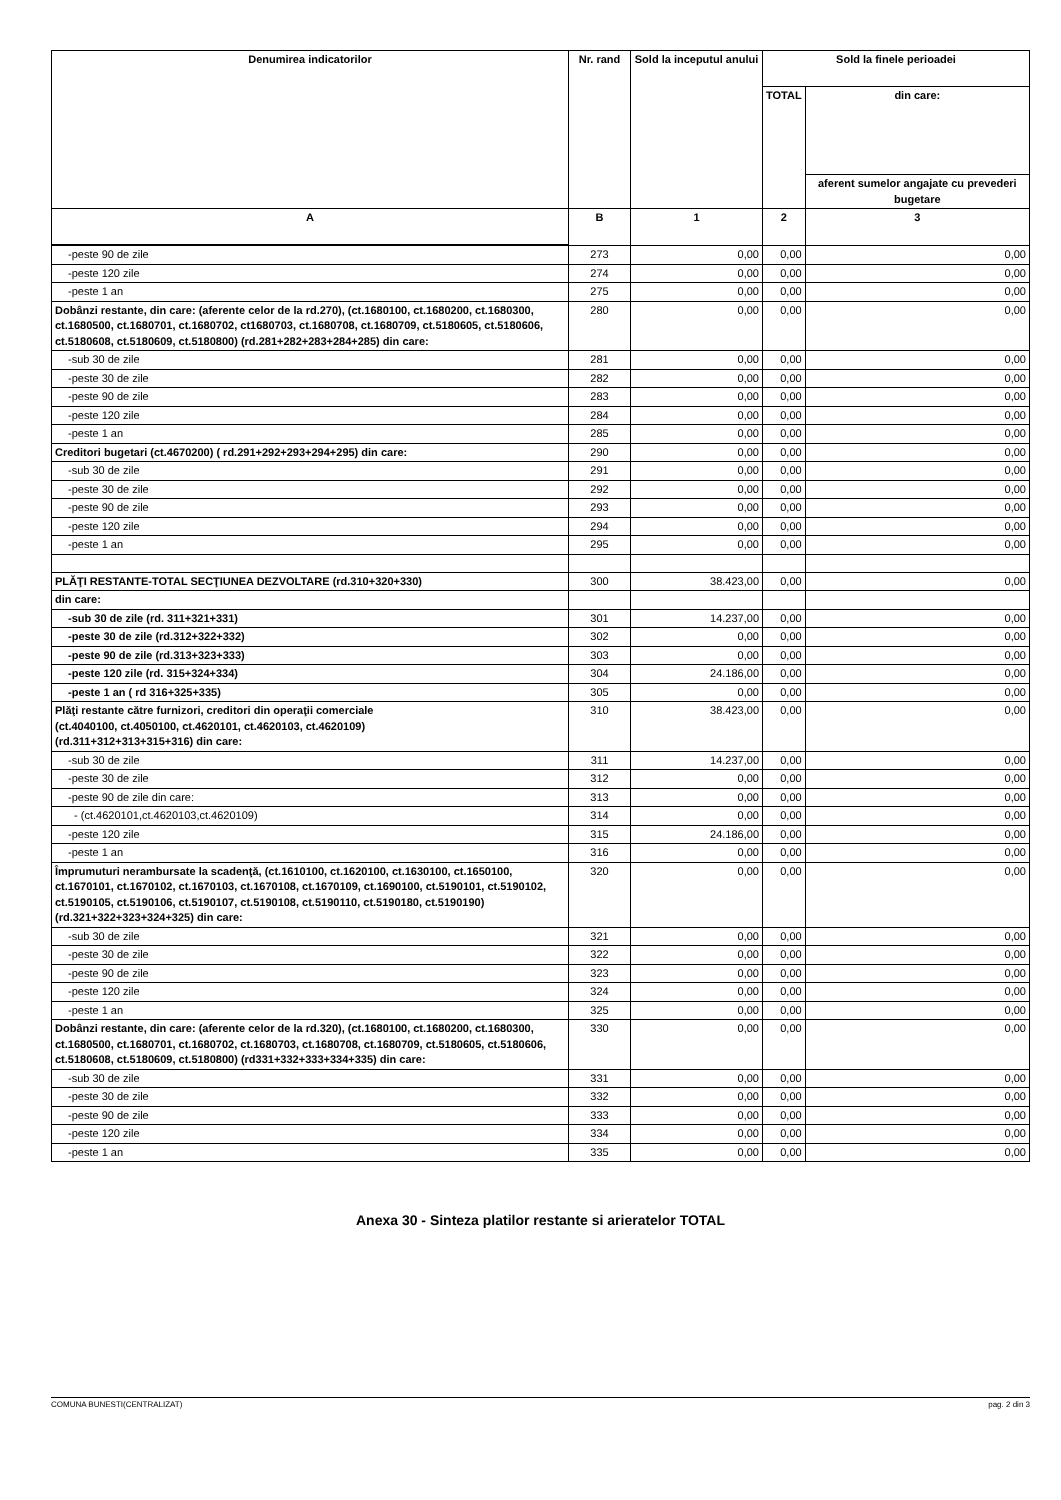| Denumirea indicatorilor | Nr. rand | Sold la inceputul anului | Sold la finele perioadei | |
| --- | --- | --- | --- | --- |
| | | | TOTAL | din care: |
| | | | | aferent sumelor angajate cu prevederi bugetare |
| A | B | 1 | 2 | 3 |
| -peste 90 de zile | 273 | 0,00 | 0,00 | 0,00 |
| -peste 120 zile | 274 | 0,00 | 0,00 | 0,00 |
| -peste 1 an | 275 | 0,00 | 0,00 | 0,00 |
| Dobânzi restante, din care: (aferente celor de la rd.270), (ct.1680100, ct.1680200, ct.1680300, ct.1680500, ct.1680701, ct.1680702, ct1680703, ct.1680708, ct.1680709, ct.5180605, ct.5180606, ct.5180608, ct.5180609, ct.5180800) (rd.281+282+283+284+285) din care: | 280 | 0,00 | 0,00 | 0,00 |
| -sub 30 de zile | 281 | 0,00 | 0,00 | 0,00 |
| -peste 30 de zile | 282 | 0,00 | 0,00 | 0,00 |
| -peste 90 de zile | 283 | 0,00 | 0,00 | 0,00 |
| -peste 120 zile | 284 | 0,00 | 0,00 | 0,00 |
| -peste 1 an | 285 | 0,00 | 0,00 | 0,00 |
| Creditori bugetari (ct.4670200) ( rd.291+292+293+294+295) din care: | 290 | 0,00 | 0,00 | 0,00 |
| -sub 30 de zile | 291 | 0,00 | 0,00 | 0,00 |
| -peste 30 de zile | 292 | 0,00 | 0,00 | 0,00 |
| -peste 90 de zile | 293 | 0,00 | 0,00 | 0,00 |
| -peste 120 zile | 294 | 0,00 | 0,00 | 0,00 |
| -peste 1 an | 295 | 0,00 | 0,00 | 0,00 |
| PLĂŢI RESTANTE-TOTAL SECŢIUNEA DEZVOLTARE (rd.310+320+330) | 300 | 38.423,00 | 0,00 | 0,00 |
| din care: | | | | |
| -sub 30 de zile (rd. 311+321+331) | 301 | 14.237,00 | 0,00 | 0,00 |
| -peste 30 de zile (rd.312+322+332) | 302 | 0,00 | 0,00 | 0,00 |
| -peste 90 de zile (rd.313+323+333) | 303 | 0,00 | 0,00 | 0,00 |
| -peste 120 zile (rd. 315+324+334) | 304 | 24.186,00 | 0,00 | 0,00 |
| -peste 1 an ( rd 316+325+335) | 305 | 0,00 | 0,00 | 0,00 |
| Plăţi restante către furnizori, creditori din operaţii comerciale (ct.4040100, ct.4050100, ct.4620101, ct.4620103, ct.4620109) (rd.311+312+313+315+316) din care: | 310 | 38.423,00 | 0,00 | 0,00 |
| -sub 30 de zile | 311 | 14.237,00 | 0,00 | 0,00 |
| -peste 30 de zile | 312 | 0,00 | 0,00 | 0,00 |
| -peste 90 de zile din care: | 313 | 0,00 | 0,00 | 0,00 |
| - (ct.4620101,ct.4620103,ct.4620109) | 314 | 0,00 | 0,00 | 0,00 |
| -peste 120 zile | 315 | 24.186,00 | 0,00 | 0,00 |
| -peste 1 an | 316 | 0,00 | 0,00 | 0,00 |
| Împrumuturi nerambursate la scadenţă, (ct.1610100, ct.1620100, ct.1630100, ct.1650100, ct.1670101, ct.1670102, ct.1670103, ct.1670108, ct.1670109, ct.1690100, ct.5190101, ct.5190102, ct.5190105, ct.5190106, ct.5190107, ct.5190108, ct.5190110, ct.5190180, ct.5190190) (rd.321+322+323+324+325) din care: | 320 | 0,00 | 0,00 | 0,00 |
| -sub 30 de zile | 321 | 0,00 | 0,00 | 0,00 |
| -peste 30 de zile | 322 | 0,00 | 0,00 | 0,00 |
| -peste 90 de zile | 323 | 0,00 | 0,00 | 0,00 |
| -peste 120 zile | 324 | 0,00 | 0,00 | 0,00 |
| -peste 1 an | 325 | 0,00 | 0,00 | 0,00 |
| Dobânzi restante, din care: (aferente celor de la rd.320), (ct.1680100, ct.1680200, ct.1680300, ct.1680500, ct.1680701, ct.1680702, ct.1680703, ct.1680708, ct.1680709, ct.5180605, ct.5180606, ct.5180608, ct.5180609, ct.5180800) (rd331+332+333+334+335) din care: | 330 | 0,00 | 0,00 | 0,00 |
| -sub 30 de zile | 331 | 0,00 | 0,00 | 0,00 |
| -peste 30 de zile | 332 | 0,00 | 0,00 | 0,00 |
| -peste 90 de zile | 333 | 0,00 | 0,00 | 0,00 |
| -peste 120 zile | 334 | 0,00 | 0,00 | 0,00 |
| -peste 1 an | 335 | 0,00 | 0,00 | 0,00 |
Anexa 30 - Sinteza platilor restante si arieratelor TOTAL
COMUNA BUNESTI(CENTRALIZAT) pag. 2 din 3